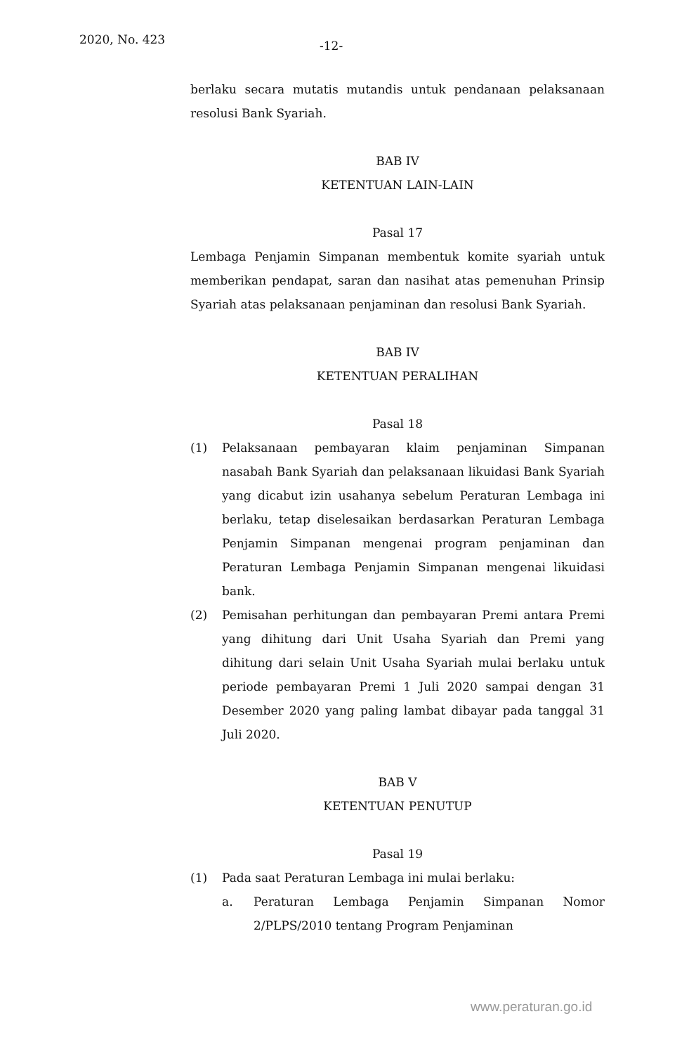2020, No. 423 -12-
berlaku secara mutatis mutandis untuk pendanaan pelaksanaan resolusi Bank Syariah.
BAB IV
KETENTUAN LAIN-LAIN
Pasal 17
Lembaga Penjamin Simpanan membentuk komite syariah untuk memberikan pendapat, saran dan nasihat atas pemenuhan Prinsip Syariah atas pelaksanaan penjaminan dan resolusi Bank Syariah.
BAB IV
KETENTUAN PERALIHAN
Pasal 18
(1) Pelaksanaan pembayaran klaim penjaminan Simpanan nasabah Bank Syariah dan pelaksanaan likuidasi Bank Syariah yang dicabut izin usahanya sebelum Peraturan Lembaga ini berlaku, tetap diselesaikan berdasarkan Peraturan Lembaga Penjamin Simpanan mengenai program penjaminan dan Peraturan Lembaga Penjamin Simpanan mengenai likuidasi bank.
(2) Pemisahan perhitungan dan pembayaran Premi antara Premi yang dihitung dari Unit Usaha Syariah dan Premi yang dihitung dari selain Unit Usaha Syariah mulai berlaku untuk periode pembayaran Premi 1 Juli 2020 sampai dengan 31 Desember 2020 yang paling lambat dibayar pada tanggal 31 Juli 2020.
BAB V
KETENTUAN PENUTUP
Pasal 19
(1) Pada saat Peraturan Lembaga ini mulai berlaku:
a. Peraturan Lembaga Penjamin Simpanan Nomor 2/PLPS/2010 tentang Program Penjaminan
www.peraturan.go.id